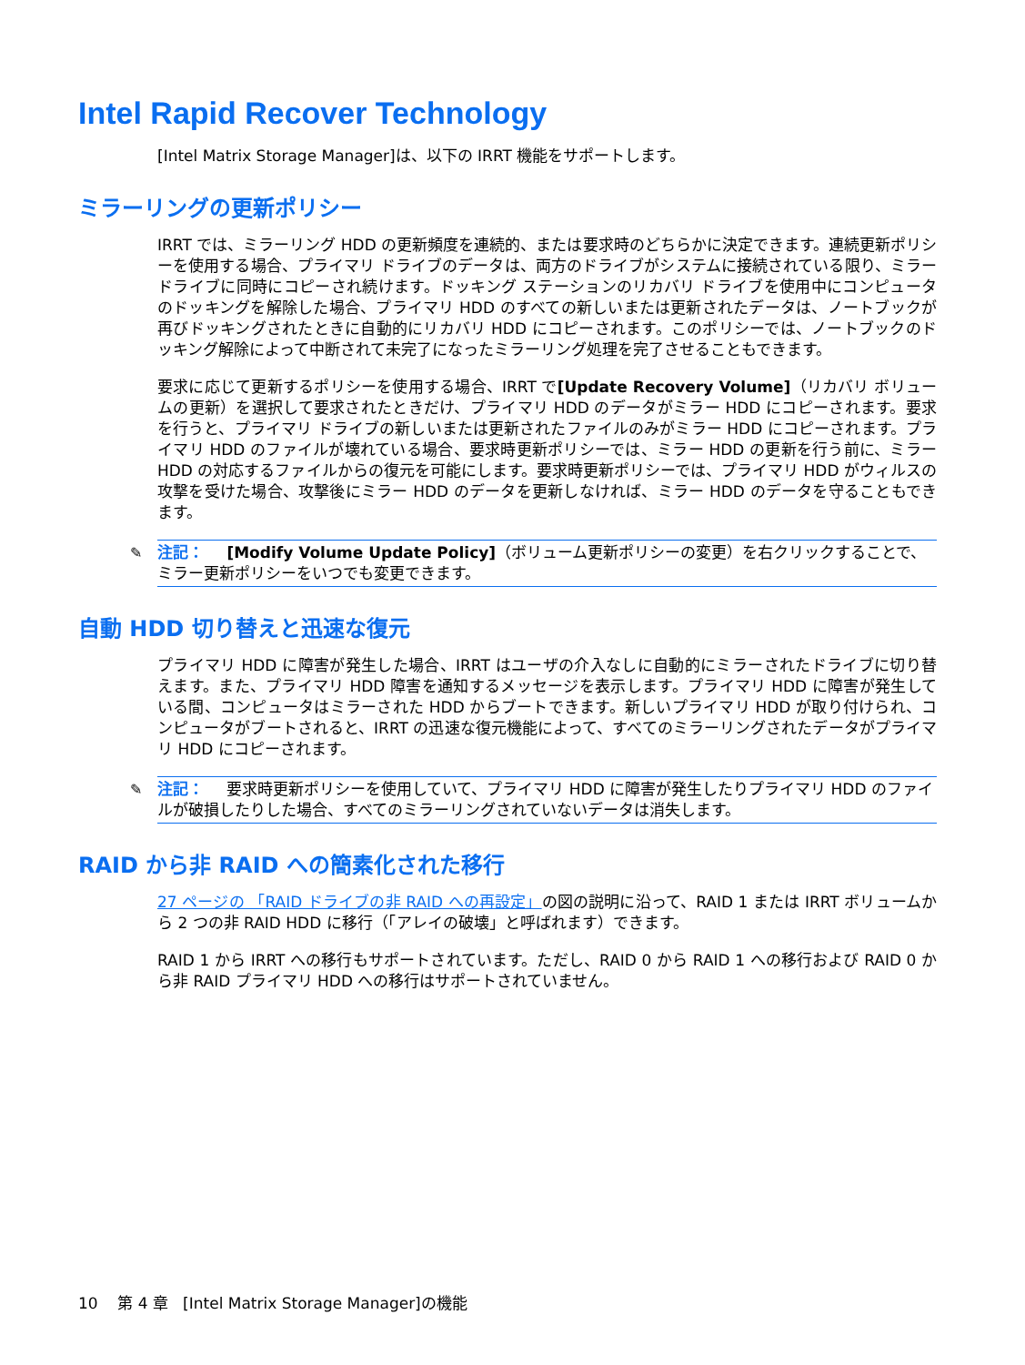Intel Rapid Recover Technology
[Intel Matrix Storage Manager]は、以下の IRRT 機能をサポートします。
ミラーリングの更新ポリシー
IRRT では、ミラーリング HDD の更新頻度を連続的、または要求時のどちらかに決定できます。連続更新ポリシーを使用する場合、プライマリ ドライブのデータは、両方のドライブがシステムに接続されている限り、ミラー ドライブに同時にコピーされ続けます。ドッキング ステーションのリカバリ ドライブを使用中にコンピュータのドッキングを解除した場合、プライマリ HDD のすべての新しいまたは更新されたデータは、ノートブックが再びドッキングされたときに自動的にリカバリ HDD にコピーされます。このポリシーでは、ノートブックのドッキング解除によって中断されて未完了になったミラーリング処理を完了させることもできます。
要求に応じて更新するポリシーを使用する場合、IRRT で[Update Recovery Volume]（リカバリ ボリュームの更新）を選択して要求されたときだけ、プライマリ HDD のデータがミラー HDD にコピーされます。要求を行うと、プライマリ ドライブの新しいまたは更新されたファイルのみがミラー HDD にコピーされます。プライマリ HDD のファイルが壊れている場合、要求時更新ポリシーでは、ミラー HDD の更新を行う前に、ミラー HDD の対応するファイルからの復元を可能にします。要求時更新ポリシーでは、プライマリ HDD がウィルスの攻撃を受けた場合、攻撃後にミラー HDD のデータを更新しなければ、ミラー HDD のデータを守ることもできます。
✎ 注記： [Modify Volume Update Policy]（ボリューム更新ポリシーの変更）を右クリックすることで、ミラー更新ポリシーをいつでも変更できます。
自動 HDD 切り替えと迅速な復元
プライマリ HDD に障害が発生した場合、IRRT はユーザの介入なしに自動的にミラーされたドライブに切り替えます。また、プライマリ HDD 障害を通知するメッセージを表示します。プライマリ HDD に障害が発生している間、コンピュータはミラーされた HDD からブートできます。新しいプライマリ HDD が取り付けられ、コンピュータがブートされると、IRRT の迅速な復元機能によって、すべてのミラーリングされたデータがプライマリ HDD にコピーされます。
✎ 注記： 要求時更新ポリシーを使用していて、プライマリ HDD に障害が発生したりプライマリ HDD のファイルが破損したりした場合、すべてのミラーリングされていないデータは消失します。
RAID から非 RAID への簡素化された移行
27 ページの 「RAID ドライブの非 RAID への再設定」の図の説明に沿って、RAID 1 または IRRT ボリュームから 2 つの非 RAID HDD に移行（「アレイの破壊」と呼ばれます）できます。
RAID 1 から IRRT への移行もサポートされています。ただし、RAID 0 から RAID 1 への移行および RAID 0 から非 RAID プライマリ HDD への移行はサポートされていません。
10 第 4 章 [Intel Matrix Storage Manager]の機能